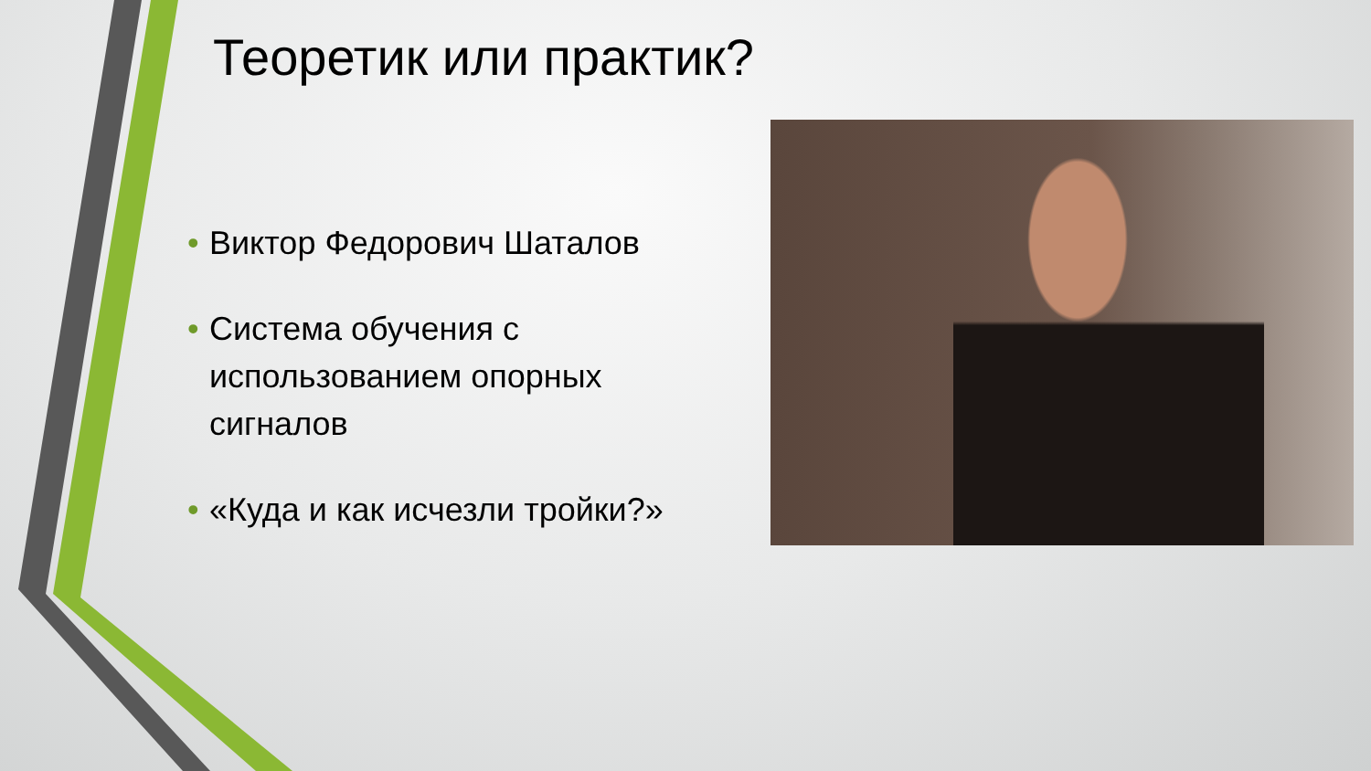Теоретик или практик?
• Виктор Федорович Шаталов
• Система обучения с использованием опорных сигналов
• «Куда и как исчезли тройки?»